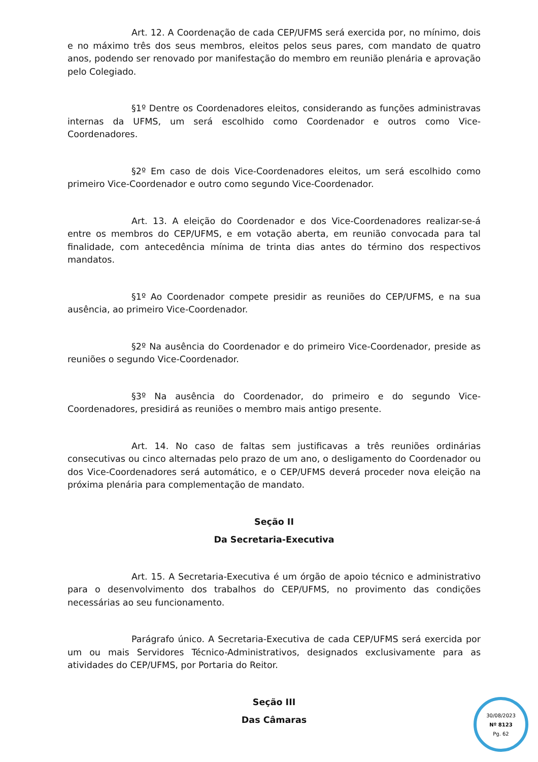Art. 12. A Coordenação de cada CEP/UFMS será exercida por, no mínimo, dois e no máximo três dos seus membros, eleitos pelos seus pares, com mandato de quatro anos, podendo ser renovado por manifestação do membro em reunião plenária e aprovação pelo Colegiado.
§1º Dentre os Coordenadores eleitos, considerando as funções administravas internas da UFMS, um será escolhido como Coordenador e outros como Vice-Coordenadores.
§2º Em caso de dois Vice-Coordenadores eleitos, um será escolhido como primeiro Vice-Coordenador e outro como segundo Vice-Coordenador.
Art. 13. A eleição do Coordenador e dos Vice-Coordenadores realizar-se-á entre os membros do CEP/UFMS, e em votação aberta, em reunião convocada para tal finalidade, com antecedência mínima de trinta dias antes do término dos respectivos mandatos.
§1º Ao Coordenador compete presidir as reuniões do CEP/UFMS, e na sua ausência, ao primeiro Vice-Coordenador.
§2º Na ausência do Coordenador e do primeiro Vice-Coordenador, preside as reuniões o segundo Vice-Coordenador.
§3º Na ausência do Coordenador, do primeiro e do segundo Vice-Coordenadores, presidirá as reuniões o membro mais antigo presente.
Art. 14. No caso de faltas sem justificavas a três reuniões ordinárias consecutivas ou cinco alternadas pelo prazo de um ano, o desligamento do Coordenador ou dos Vice-Coordenadores será automático, e o CEP/UFMS deverá proceder nova eleição na próxima plenária para complementação de mandato.
Seção II
Da Secretaria-Executiva
Art. 15. A Secretaria-Executiva é um órgão de apoio técnico e administrativo para o desenvolvimento dos trabalhos do CEP/UFMS, no provimento das condições necessárias ao seu funcionamento.
Parágrafo único. A Secretaria-Executiva de cada CEP/UFMS será exercida por um ou mais Servidores Técnico-Administrativos, designados exclusivamente para as atividades do CEP/UFMS, por Portaria do Reitor.
Seção III
Das Câmaras
30/08/2023
Nº 8123
Pg. 62